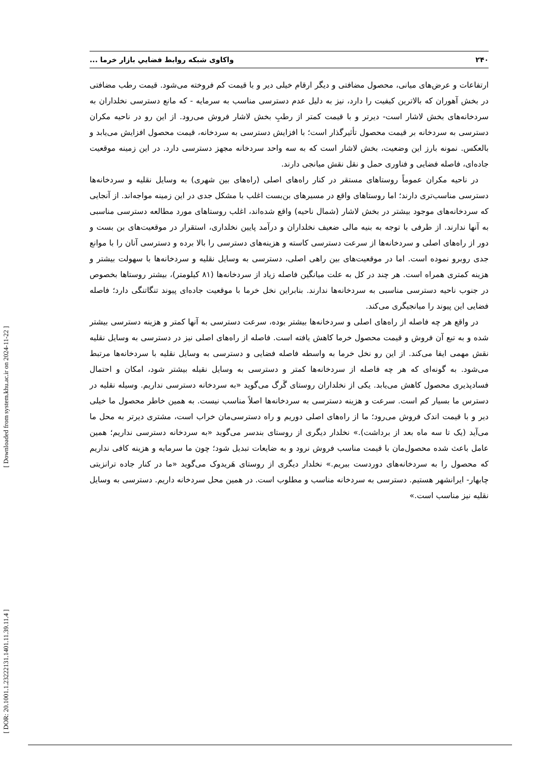۲۴۰ واکاوی شبکه روابط فضاییِ بازار خرما ...
ارتفاعات و عرض‌های میانی، محصول مضافتی و دیگر ارقام خیلی دیر و با قیمت کم فروخته می‌شود. قیمت رطب مضافتی در بخش آهوران که بالاترین کیفیت را دارد، نیز به دلیل عدم دسترسی مناسب به سرمایه - که مانع دسترسی نخلداران به سردخانه‌های بخش لاشار است- دیرتر و با قیمت کمتر از رطبِ بخش لاشار فروش می‌رود. از این رو در ناحیه مکران دسترسی به سردخانه بر قیمت محصول تأثیرگذار است؛ با افزایش دسترسی به سردخانه، قیمت محصول افزایش می‌یابد و بالعکس. نمونه بارز این وضعیت، بخش لاشار است که به سه واحد سردخانه مجهز دسترسی دارد. در این زمینه موقعیت جاده‌ای، فاصله فضایی و فناوری حمل و نقل نقش میانجی دارند.
در ناحیه مکران عموماً روستاهای مستقر در کنار راه‌های اصلی (راه‌های بین شهری) به وسایل نقلیه و سردخانه‌ها دسترسی مناسب‌تری دارند؛ اما روستاهای واقع در مسیرهای بن‌بست اغلب با مشکل جدی در این زمینه مواجه‌اند. از آنجایی که سردخانه‌های موجود بیشتر در بخش لاشار (شمال ناحیه) واقع شده‌اند، اغلب روستاهای مورد مطالعه دسترسی مناسبی به آنها ندارند. از طرفی با توجه به بنیه مالی ضعیف نخلداران و درآمد پایین نخلداری، استقرار در موقعیت‌های بن بست و دور از راه‌های اصلی و سردخانه‌ها از سرعت دسترسی کاسته و هزینه‌های دسترسی را بالا برده و دسترسی آنان را با موانع جدی روبرو نموده است. اما در موقعیت‌های بین راهی اصلی، دسترسی به وسایل نقلیه و سردخانه‌ها با سهولت بیشتر و هزینه کمتری همراه است. هر چند در کل به علت میانگین فاصله زیاد از سردخانه‌ها (۸۱ کیلومتر)، بیشتر روستاها بخصوص در جنوب ناحیه دسترسی مناسبی به سردخانه‌ها ندارند. بنابراین نخل خرما با موقعیت جاده‌ای پیوند تنگاتنگی دارد؛ فاصله فضایی این پیوند را میانجیگری می‌کند.
در واقع هر چه فاصله از راه‌های اصلی و سردخانه‌ها بیشتر بوده، سرعت دسترسی به آنها کمتر و هزینه دسترسی بیشتر شده و به تبع آن فروش و قیمت محصول خرما کاهش یافته است. فاصله از راه‌های اصلی نیز در دسترسی به وسایل نقلیه نقش مهمی ایفا می‌کند. از این رو نخل خرما به واسطه فاصله فضایی و دسترسی به وسایل نقلیه با سردخانه‌ها مرتبط می‌شود. به گونه‌ای که هر چه فاصله از سردخانه‌ها کمتر و دسترسی به وسایل نقیله بیشتر شود، امکان و احتمال فسادپذیری محصول کاهش می‌یابد. یکی از نخلداران روستای گَرگ می‌گوید «به سردخانه دسترسی نداریم. وسیله نقلیه در دسترس ما بسیار کم است. سرعت و هزینه دسترسی به سردخانه‌ها اصلاً مناسب نیست. به همین خاطر محصول ما خیلی دیر و با قیمت اندک فروش می‌رود؛ ما از راه‌های اصلی دوریم و راه دسترسی‌مان خراب است، مشتری دیرتر به محل ما می‌آید (یک تا سه ماه بعد از برداشت).» نخلدار دیگری از روستای بندسر می‌گوید «به سردخانه دسترسی نداریم؛ همین عامل باعث شده محصول‌مان با قیمت مناسب فروش نرود و به ضایعات تبدیل شود؛ چون ما سرمایه و هزینه کافی نداریم که محصول را به سردخانه‌های دوردست ببریم.» نخلدار دیگری از روستای هَریدوک می‌گوید «ما در کنار جاده ترانزیتی چابهار- ایرانشهر هستیم. دسترسی به سردخانه مناسب و مطلوب است. در همین محل سردخانه داریم. دسترسی به وسایل نقلیه نیز مناسب است.»
[ DOR: 20.1001.1.23222131.1401.11.39.11.4 ] [ Downloaded from system.khu.ac.ir on 2024-11-22 ]